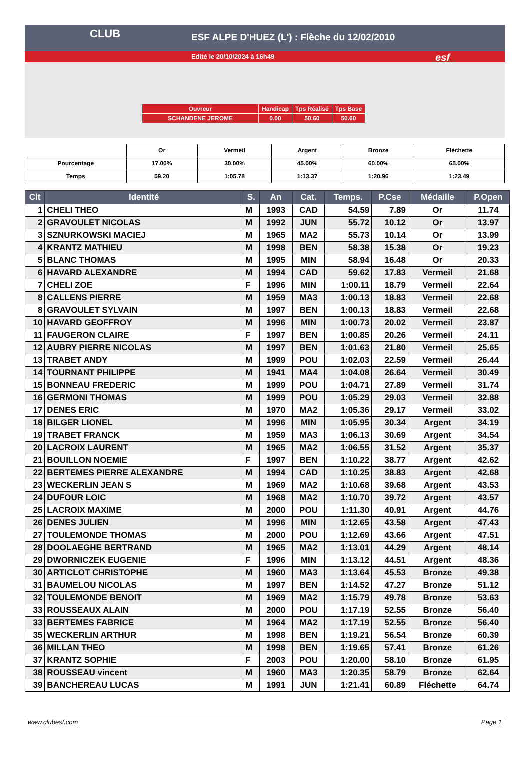ESF ALPE D'HUEZ (L') : Flèche du 12/02/2010
Edité le 20/10/2024 à 16h49
CLUB
esf
| Ouvreur | Handicap | Tps Réalisé | Tps Base |
| SCHANDENE JEROME | 0.00 | 50.60 | 50.60 |
| | Or | Vermeil | Argent | Bronze | Fléchette |
| Pourcentage | 17.00% | 30.00% | 45.00% | 60.00% | 65.00% |
| Temps | 59.20 | 1:05.78 | 1:13.37 | 1:20.96 | 1:23.49 |
| Clt | Identité | S. | An | Cat. | Temps. | P.Cse | Médaille | P.Open |
| --- | --- | --- | --- | --- | --- | --- | --- | --- |
| 1 | CHELI THEO | M | 1993 | CAD | 54.59 | 7.89 | Or | 11.74 |
| 2 | GRAVOULET NICOLAS | M | 1992 | JUN | 55.72 | 10.12 | Or | 13.97 |
| 3 | SZNURKOWSKI MACIEJ | M | 1965 | MA2 | 55.73 | 10.14 | Or | 13.99 |
| 4 | KRANTZ MATHIEU | M | 1998 | BEN | 58.38 | 15.38 | Or | 19.23 |
| 5 | BLANC THOMAS | M | 1995 | MIN | 58.94 | 16.48 | Or | 20.33 |
| 6 | HAVARD ALEXANDRE | M | 1994 | CAD | 59.62 | 17.83 | Vermeil | 21.68 |
| 7 | CHELI ZOE | F | 1996 | MIN | 1:00.11 | 18.79 | Vermeil | 22.64 |
| 8 | CALLENS PIERRE | M | 1959 | MA3 | 1:00.13 | 18.83 | Vermeil | 22.68 |
| 8 | GRAVOULET SYLVAIN | M | 1997 | BEN | 1:00.13 | 18.83 | Vermeil | 22.68 |
| 10 | HAVARD GEOFFROY | M | 1996 | MIN | 1:00.73 | 20.02 | Vermeil | 23.87 |
| 11 | FAUGERON CLAIRE | F | 1997 | BEN | 1:00.85 | 20.26 | Vermeil | 24.11 |
| 12 | AUBRY PIERRE NICOLAS | M | 1997 | BEN | 1:01.63 | 21.80 | Vermeil | 25.65 |
| 13 | TRABET ANDY | M | 1999 | POU | 1:02.03 | 22.59 | Vermeil | 26.44 |
| 14 | TOURNANT PHILIPPE | M | 1941 | MA4 | 1:04.08 | 26.64 | Vermeil | 30.49 |
| 15 | BONNEAU FREDERIC | M | 1999 | POU | 1:04.71 | 27.89 | Vermeil | 31.74 |
| 16 | GERMONI THOMAS | M | 1999 | POU | 1:05.29 | 29.03 | Vermeil | 32.88 |
| 17 | DENES ERIC | M | 1970 | MA2 | 1:05.36 | 29.17 | Vermeil | 33.02 |
| 18 | BILGER LIONEL | M | 1996 | MIN | 1:05.95 | 30.34 | Argent | 34.19 |
| 19 | TRABET FRANCK | M | 1959 | MA3 | 1:06.13 | 30.69 | Argent | 34.54 |
| 20 | LACROIX LAURENT | M | 1965 | MA2 | 1:06.55 | 31.52 | Argent | 35.37 |
| 21 | BOUILLON NOEMIE | F | 1997 | BEN | 1:10.22 | 38.77 | Argent | 42.62 |
| 22 | BERTEMES PIERRE ALEXANDRE | M | 1994 | CAD | 1:10.25 | 38.83 | Argent | 42.68 |
| 23 | WECKERLIN JEAN S | M | 1969 | MA2 | 1:10.68 | 39.68 | Argent | 43.53 |
| 24 | DUFOUR LOIC | M | 1968 | MA2 | 1:10.70 | 39.72 | Argent | 43.57 |
| 25 | LACROIX MAXIME | M | 2000 | POU | 1:11.30 | 40.91 | Argent | 44.76 |
| 26 | DENES JULIEN | M | 1996 | MIN | 1:12.65 | 43.58 | Argent | 47.43 |
| 27 | TOULEMONDE THOMAS | M | 2000 | POU | 1:12.69 | 43.66 | Argent | 47.51 |
| 28 | DOOLAEGHE BERTRAND | M | 1965 | MA2 | 1:13.01 | 44.29 | Argent | 48.14 |
| 29 | DWORNICZEK EUGENIE | F | 1996 | MIN | 1:13.12 | 44.51 | Argent | 48.36 |
| 30 | ARTICLOT CHRISTOPHE | M | 1960 | MA3 | 1:13.64 | 45.53 | Bronze | 49.38 |
| 31 | BAUMELOU NICOLAS | M | 1997 | BEN | 1:14.52 | 47.27 | Bronze | 51.12 |
| 32 | TOULEMONDE BENOIT | M | 1969 | MA2 | 1:15.79 | 49.78 | Bronze | 53.63 |
| 33 | ROUSSEAUX ALAIN | M | 2000 | POU | 1:17.19 | 52.55 | Bronze | 56.40 |
| 33 | BERTEMES FABRICE | M | 1964 | MA2 | 1:17.19 | 52.55 | Bronze | 56.40 |
| 35 | WECKERLIN ARTHUR | M | 1998 | BEN | 1:19.21 | 56.54 | Bronze | 60.39 |
| 36 | MILLAN THEO | M | 1998 | BEN | 1:19.65 | 57.41 | Bronze | 61.26 |
| 37 | KRANTZ SOPHIE | F | 2003 | POU | 1:20.00 | 58.10 | Bronze | 61.95 |
| 38 | ROUSSEAU vincent | M | 1960 | MA3 | 1:20.35 | 58.79 | Bronze | 62.64 |
| 39 | BANCHEREAU LUCAS | M | 1991 | JUN | 1:21.41 | 60.89 | Fléchette | 64.74 |
www.clubesf.com Page 1